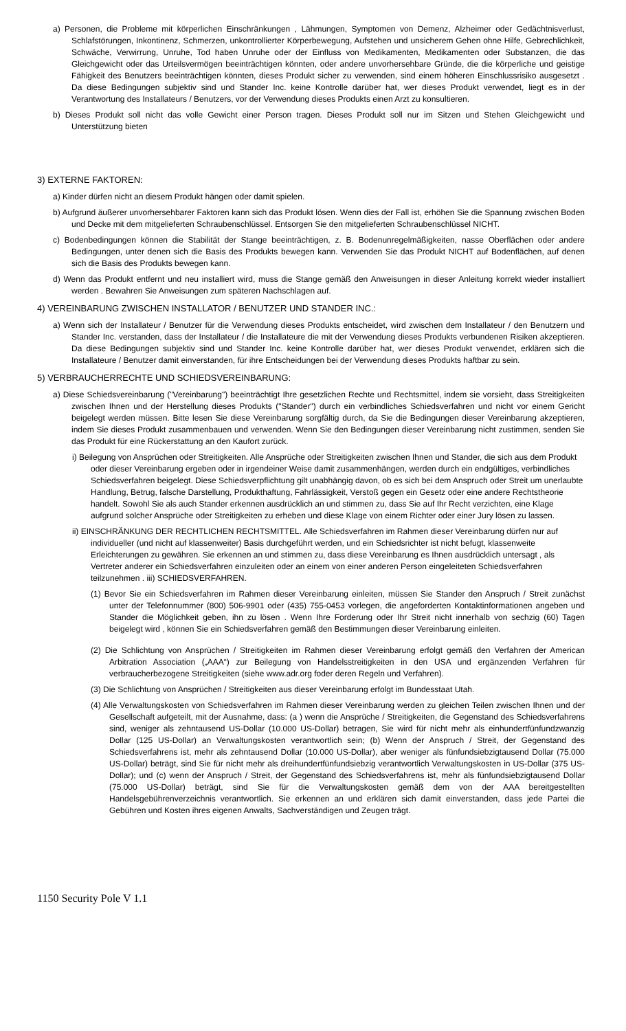a) Personen, die Probleme mit körperlichen Einschränkungen , Lähmungen, Symptomen von Demenz, Alzheimer oder Gedächtnisverlust, Schlafstörungen, Inkontinenz, Schmerzen, unkontrollierter Körperbewegung, Aufstehen und unsicherem Gehen ohne Hilfe, Gebrechlichkeit, Schwäche, Verwirrung, Unruhe, Tod haben Unruhe oder der Einfluss von Medikamenten, Medikamenten oder Substanzen, die das Gleichgewicht oder das Urteilsvermögen beeinträchtigen könnten, oder andere unvorhersehbare Gründe, die die körperliche und geistige Fähigkeit des Benutzers beeinträchtigen könnten, dieses Produkt sicher zu verwenden, sind einem höheren Einschlussrisiko ausgesetzt . Da diese Bedingungen subjektiv sind und Stander Inc. keine Kontrolle darüber hat, wer dieses Produkt verwendet, liegt es in der Verantwortung des Installateurs / Benutzers, vor der Verwendung dieses Produkts einen Arzt zu konsultieren.
b) Dieses Produkt soll nicht das volle Gewicht einer Person tragen. Dieses Produkt soll nur im Sitzen und Stehen Gleichgewicht und Unterstützung bieten
3) EXTERNE FAKTOREN:
a) Kinder dürfen nicht an diesem Produkt hängen oder damit spielen.
b) Aufgrund äußerer unvorhersehbarer Faktoren kann sich das Produkt lösen. Wenn dies der Fall ist, erhöhen Sie die Spannung zwischen Boden und Decke mit dem mitgelieferten Schraubenschlüssel. Entsorgen Sie den mitgelieferten Schraubenschlüssel NICHT.
c) Bodenbedingungen können die Stabilität der Stange beeinträchtigen, z. B. Bodenunregelmäßigkeiten, nasse Oberflächen oder andere Bedingungen, unter denen sich die Basis des Produkts bewegen kann. Verwenden Sie das Produkt NICHT auf Bodenflächen, auf denen sich die Basis des Produkts bewegen kann.
d) Wenn das Produkt entfernt und neu installiert wird, muss die Stange gemäß den Anweisungen in dieser Anleitung korrekt wieder installiert werden . Bewahren Sie Anweisungen zum späteren Nachschlagen auf.
4) VEREINBARUNG ZWISCHEN INSTALLATOR / BENUTZER UND STANDER INC.:
a) Wenn sich der Installateur / Benutzer für die Verwendung dieses Produkts entscheidet, wird zwischen dem Installateur / den Benutzern und Stander Inc. verstanden, dass der Installateur / die Installateure die mit der Verwendung dieses Produkts verbundenen Risiken akzeptieren. Da diese Bedingungen subjektiv sind und Stander Inc. keine Kontrolle darüber hat, wer dieses Produkt verwendet, erklären sich die Installateure / Benutzer damit einverstanden, für ihre Entscheidungen bei der Verwendung dieses Produkts haftbar zu sein.
5) VERBRAUCHERRECHTE UND SCHIEDSVEREINBARUNG:
a) Diese Schiedsvereinbarung ("Vereinbarung") beeinträchtigt Ihre gesetzlichen Rechte und Rechtsmittel, indem sie vorsieht, dass Streitigkeiten zwischen Ihnen und der Herstellung dieses Produkts ("Stander") durch ein verbindliches Schiedsverfahren und nicht vor einem Gericht beigelegt werden müssen. Bitte lesen Sie diese Vereinbarung sorgfältig durch, da Sie die Bedingungen dieser Vereinbarung akzeptieren, indem Sie dieses Produkt zusammenbauen und verwenden. Wenn Sie den Bedingungen dieser Vereinbarung nicht zustimmen, senden Sie das Produkt für eine Rückerstattung an den Kaufort zurück.
i) Beilegung von Ansprüchen oder Streitigkeiten. Alle Ansprüche oder Streitigkeiten zwischen Ihnen und Stander, die sich aus dem Produkt oder dieser Vereinbarung ergeben oder in irgendeiner Weise damit zusammenhängen, werden durch ein endgültiges, verbindliches Schiedsverfahren beigelegt. Diese Schiedsverpflichtung gilt unabhängig davon, ob es sich bei dem Anspruch oder Streit um unerlaubte Handlung, Betrug, falsche Darstellung, Produkthaftung, Fahrlässigkeit, Verstoß gegen ein Gesetz oder eine andere Rechtstheorie handelt. Sowohl Sie als auch Stander erkennen ausdrücklich an und stimmen zu, dass Sie auf Ihr Recht verzichten, eine Klage aufgrund solcher Ansprüche oder Streitigkeiten zu erheben und diese Klage von einem Richter oder einer Jury lösen zu lassen.
ii) EINSCHRÄNKUNG DER RECHTLICHEN RECHTSMITTEL. Alle Schiedsverfahren im Rahmen dieser Vereinbarung dürfen nur auf individueller (und nicht auf klassenweiter) Basis durchgeführt werden, und ein Schiedsrichter ist nicht befugt, klassenweite Erleichterungen zu gewähren. Sie erkennen an und stimmen zu, dass diese Vereinbarung es Ihnen ausdrücklich untersagt , als Vertreter anderer ein Schiedsverfahren einzuleiten oder an einem von einer anderen Person eingeleiteten Schiedsverfahren teilzunehmen . iii) SCHIEDSVERFAHREN.
(1) Bevor Sie ein Schiedsverfahren im Rahmen dieser Vereinbarung einleiten, müssen Sie Stander den Anspruch / Streit zunächst unter der Telefonnummer (800) 506-9901 oder (435) 755-0453 vorlegen, die angeforderten Kontaktinformationen angeben und Stander die Möglichkeit geben, ihn zu lösen . Wenn Ihre Forderung oder Ihr Streit nicht innerhalb von sechzig (60) Tagen beigelegt wird , können Sie ein Schiedsverfahren gemäß den Bestimmungen dieser Vereinbarung einleiten.
(2) Die Schlichtung von Ansprüchen / Streitigkeiten im Rahmen dieser Vereinbarung erfolgt gemäß den Verfahren der American Arbitration Association („AAA“) zur Beilegung von Handelsstreitigkeiten in den USA und ergänzenden Verfahren für verbraucherbezogene Streitigkeiten (siehe www.adr.org foder deren Regeln und Verfahren).
(3) Die Schlichtung von Ansprüchen / Streitigkeiten aus dieser Vereinbarung erfolgt im Bundesstaat Utah.
(4) Alle Verwaltungskosten von Schiedsverfahren im Rahmen dieser Vereinbarung werden zu gleichen Teilen zwischen Ihnen und der Gesellschaft aufgeteilt, mit der Ausnahme, dass: (a ) wenn die Ansprüche / Streitigkeiten, die Gegenstand des Schiedsverfahrens sind, weniger als zehntausend US-Dollar (10.000 US-Dollar) betragen, Sie wird für nicht mehr als einhundertfünfundzwanzig Dollar (125 US-Dollar) an Verwaltungskosten verantwortlich sein; (b) Wenn der Anspruch / Streit, der Gegenstand des Schiedsverfahrens ist, mehr als zehntausend Dollar (10.000 US-Dollar), aber weniger als fünfundsiebzigtausend Dollar (75.000 US-Dollar) beträgt, sind Sie für nicht mehr als dreihundertfünfundsiebzig verantwortlich Verwaltungskosten in US-Dollar (375 US-Dollar); und (c) wenn der Anspruch / Streit, der Gegenstand des Schiedsverfahrens ist, mehr als fünfundsiebzigtausend Dollar (75.000 US-Dollar) beträgt, sind Sie für die Verwaltungskosten gemäß dem von der AAA bereitgestellten Handelsgebührenverzeichnis verantwortlich. Sie erkennen an und erklären sich damit einverstanden, dass jede Partei die Gebühren und Kosten ihres eigenen Anwalts, Sachverständigen und Zeugen trägt.
1150 Security Pole V 1.1